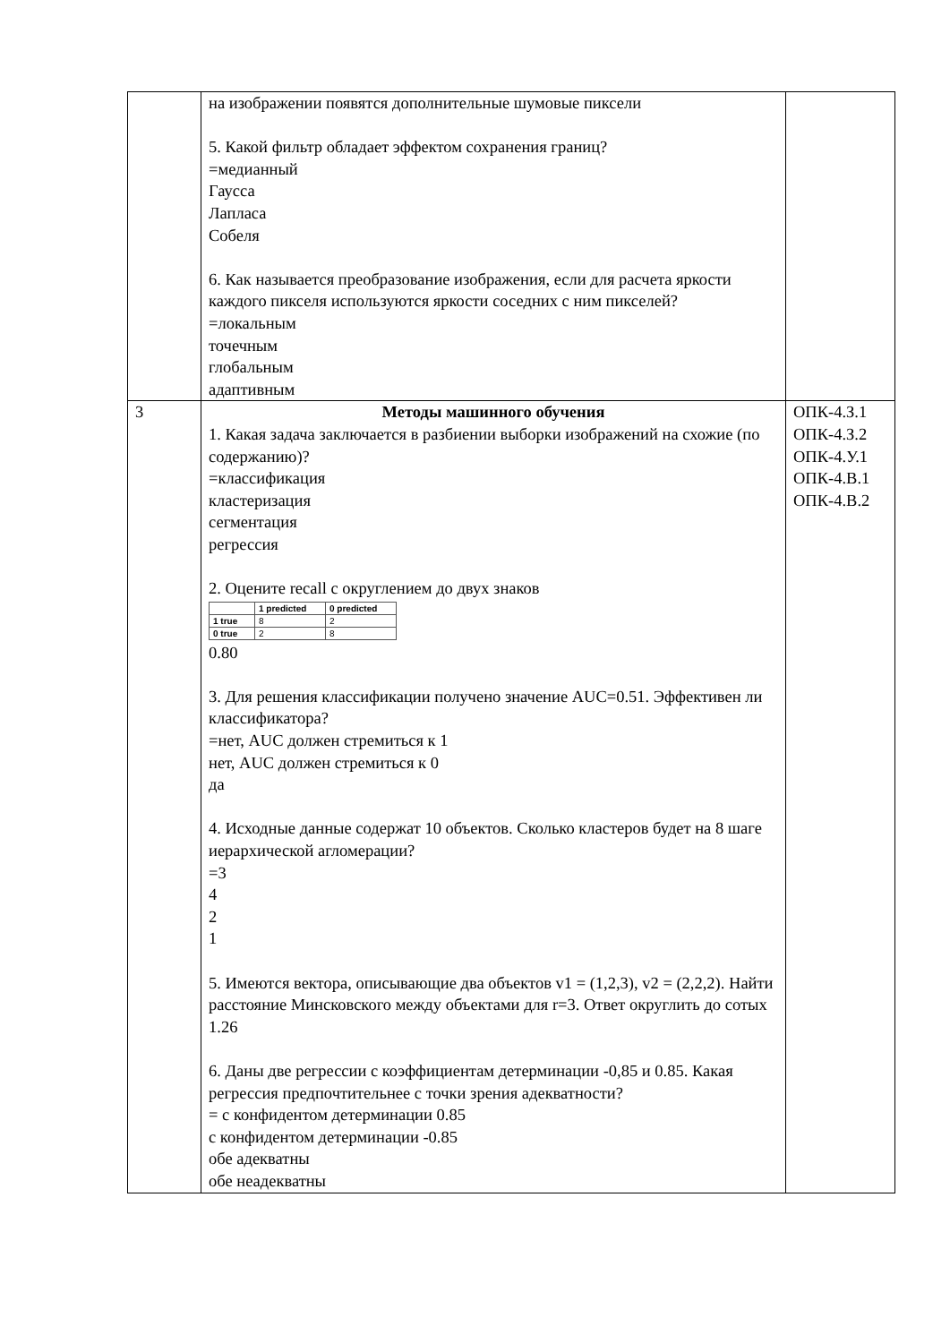| | на изображении появятся дополнительные шумовые пиксели 5. Какой фильтр обладает эффектом сохранения границ? =медианный Гаусса Лапласа Собеля 6. Как называется преобразование изображения, если для расчета яркости каждого пикселя используются яркости соседних с ним пикселей? =локальным точечным глобальным адаптивным | |
| 3 | Методы машинного обучения 1. Какая задача заключается в разбиении выборки изображений на схожие (по содержанию)? =классификация кластеризация сегментация регрессия 2. Оцените recall с округлением до двух знаков / / 1 predicted / 0 predicted / / --- / --- / --- / / 1 true / 8 / 2 / / 0 true / 2 / 8 / 0.80 3. Для решения классификации получено значение AUC=0.51. Эффективен ли классификатора? =нет, AUC должен стремиться к 1 нет, AUC должен стремиться к 0 да 4. Исходные данные содержат 10 объектов. Сколько кластеров будет на 8 шаге иерархической агломерации? =3 4 2 1 5. Имеются вектора, описывающие два объектов v1 = (1,2,3), v2 = (2,2,2). Найти расстояние Минсковского между объектами для r=3. Ответ округлить до сотых 1.26 6. Даны две регрессии с коэффициентам детерминации -0,85 и 0.85. Какая регрессия предпочтительнее с точки зрения адекватности? = с конфидентом детерминации 0.85 с конфидентом детерминации -0.85 обе адекватны обе неадекватны | ОПК-4.З.1 ОПК-4.З.2 ОПК-4.У.1 ОПК-4.В.1 ОПК-4.В.2 |